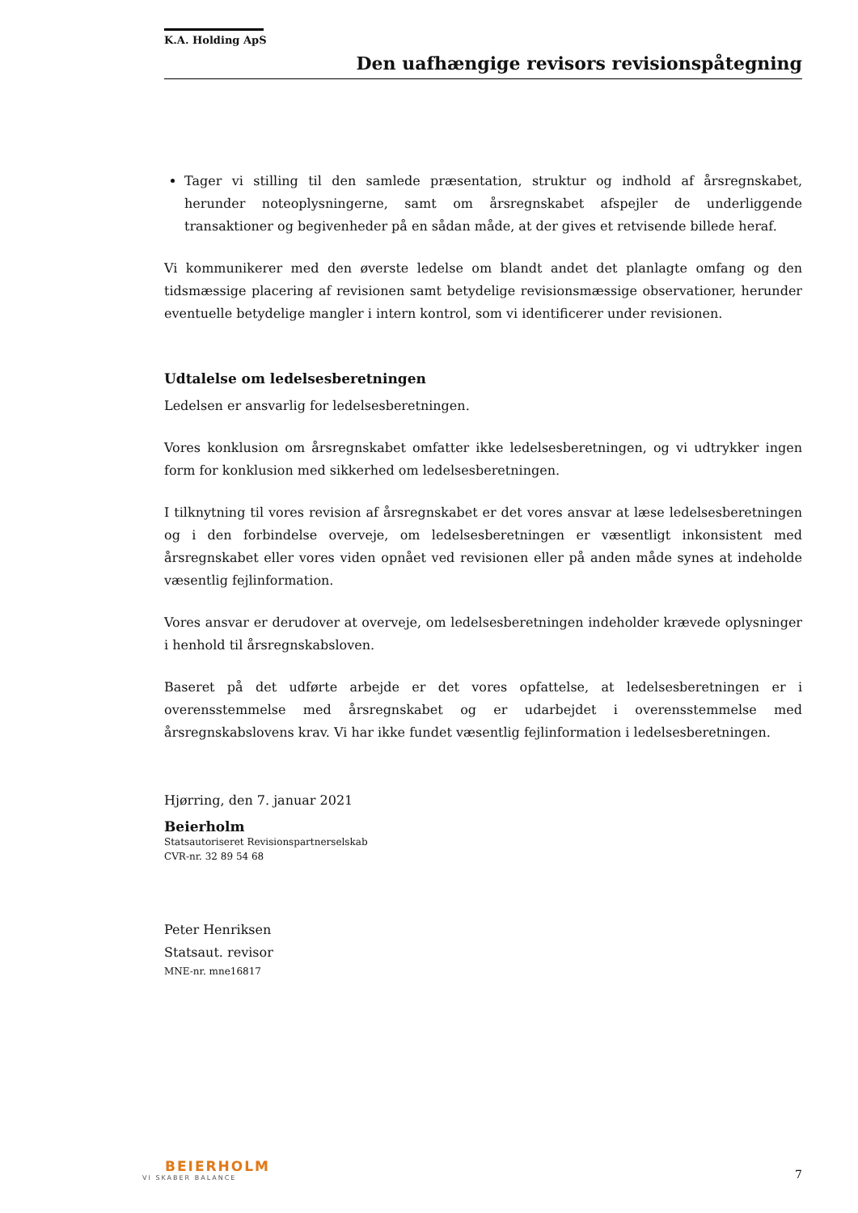K.A. Holding ApS
Den uafhængige revisors revisionspåtegning
Tager vi stilling til den samlede præsentation, struktur og indhold af årsregnskabet, herunder noteoplysningerne, samt om årsregnskabet afspejler de underliggende transaktioner og begivenheder på en sådan måde, at der gives et retvisende billede heraf.
Vi kommunikerer med den øverste ledelse om blandt andet det planlagte omfang og den tidsmæssige placering af revisionen samt betydelige revisionsmæssige observationer, herunder eventuelle betydelige mangler i intern kontrol, som vi identificerer under revisionen.
Udtalelse om ledelsesberetningen
Ledelsen er ansvarlig for ledelsesberetningen.
Vores konklusion om årsregnskabet omfatter ikke ledelsesberetningen, og vi udtrykker ingen form for konklusion med sikkerhed om ledelsesberetningen.
I tilknytning til vores revision af årsregnskabet er det vores ansvar at læse ledelsesberetningen og i den forbindelse overveje, om ledelsesberetningen er væsentligt inkonsistent med årsregnskabet eller vores viden opnået ved revisionen eller på anden måde synes at indeholde væsentlig fejlinformation.
Vores ansvar er derudover at overveje, om ledelsesberetningen indeholder krævede oplysninger i henhold til årsregnskabsloven.
Baseret på det udførte arbejde er det vores opfattelse, at ledelsesberetningen er i overensstemmelse med årsregnskabet og er udarbejdet i overensstemmelse med årsregnskabslovens krav. Vi har ikke fundet væsentlig fejlinformation i ledelsesberetningen.
Hjørring, den 7. januar 2021
Beierholm
Statsautoriseret Revisionspartnerselskab
CVR-nr. 32 89 54 68
Peter Henriksen
Statsaut. revisor
MNE-nr. mne16817
BEIERHOLM
VI SKABER BALANCE
7